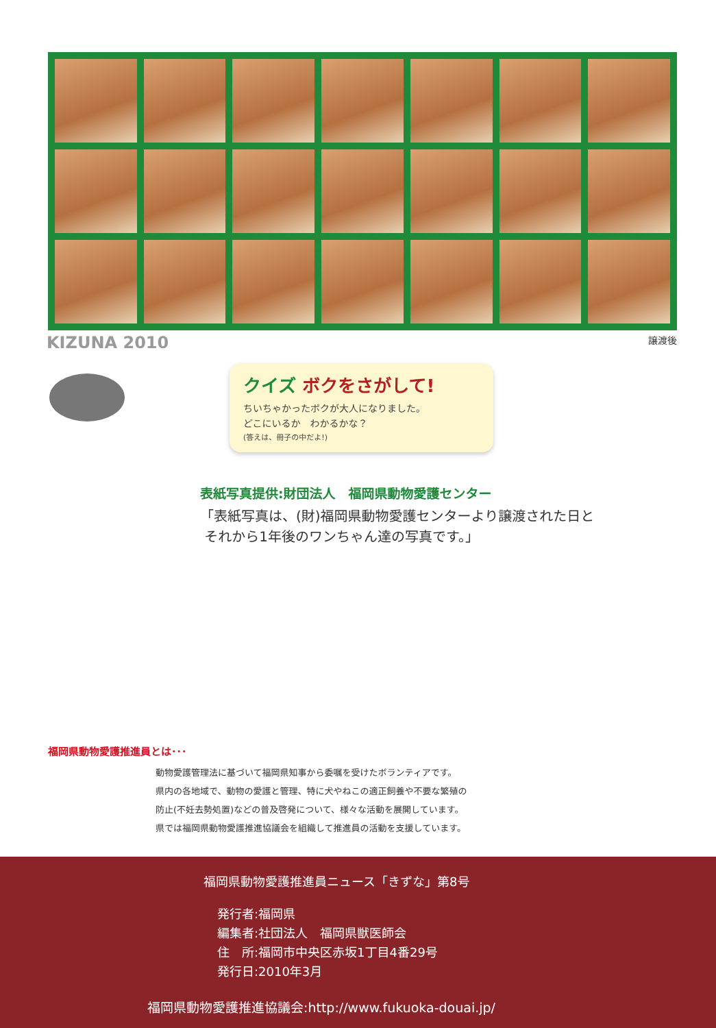KIZUNA 2010 譲渡後
クイズ ボクをさがして!
ちいちゃかったボクが大人になりました。
どこにいるか　わかるかな？
(答えは、冊子の中だよ!)
表紙写真提供:財団法人　福岡県動物愛護センター
「表紙写真は、(財)福岡県動物愛護センターより譲渡された日と
それから1年後のワンちゃん達の写真です。」
福岡県動物愛護推進員とは･･･
動物愛護管理法に基づいて福岡県知事から委嘱を受けたボランティアです。
県内の各地域で、動物の愛護と管理、特に犬やねこの適正飼養や不要な繁殖の
防止(不妊去勢処置)などの普及啓発について、様々な活動を展開しています。
県では福岡県動物愛護推進協議会を組織して推進員の活動を支援しています。
福岡県動物愛護推進員ニュース「きずな」第8号
発行者:福岡県
編集者:社団法人　福岡県獣医師会
住　所:福岡市中央区赤坂1丁目4番29号
発行日:2010年3月
福岡県動物愛護推進協議会:http://www.fukuoka-douai.jp/